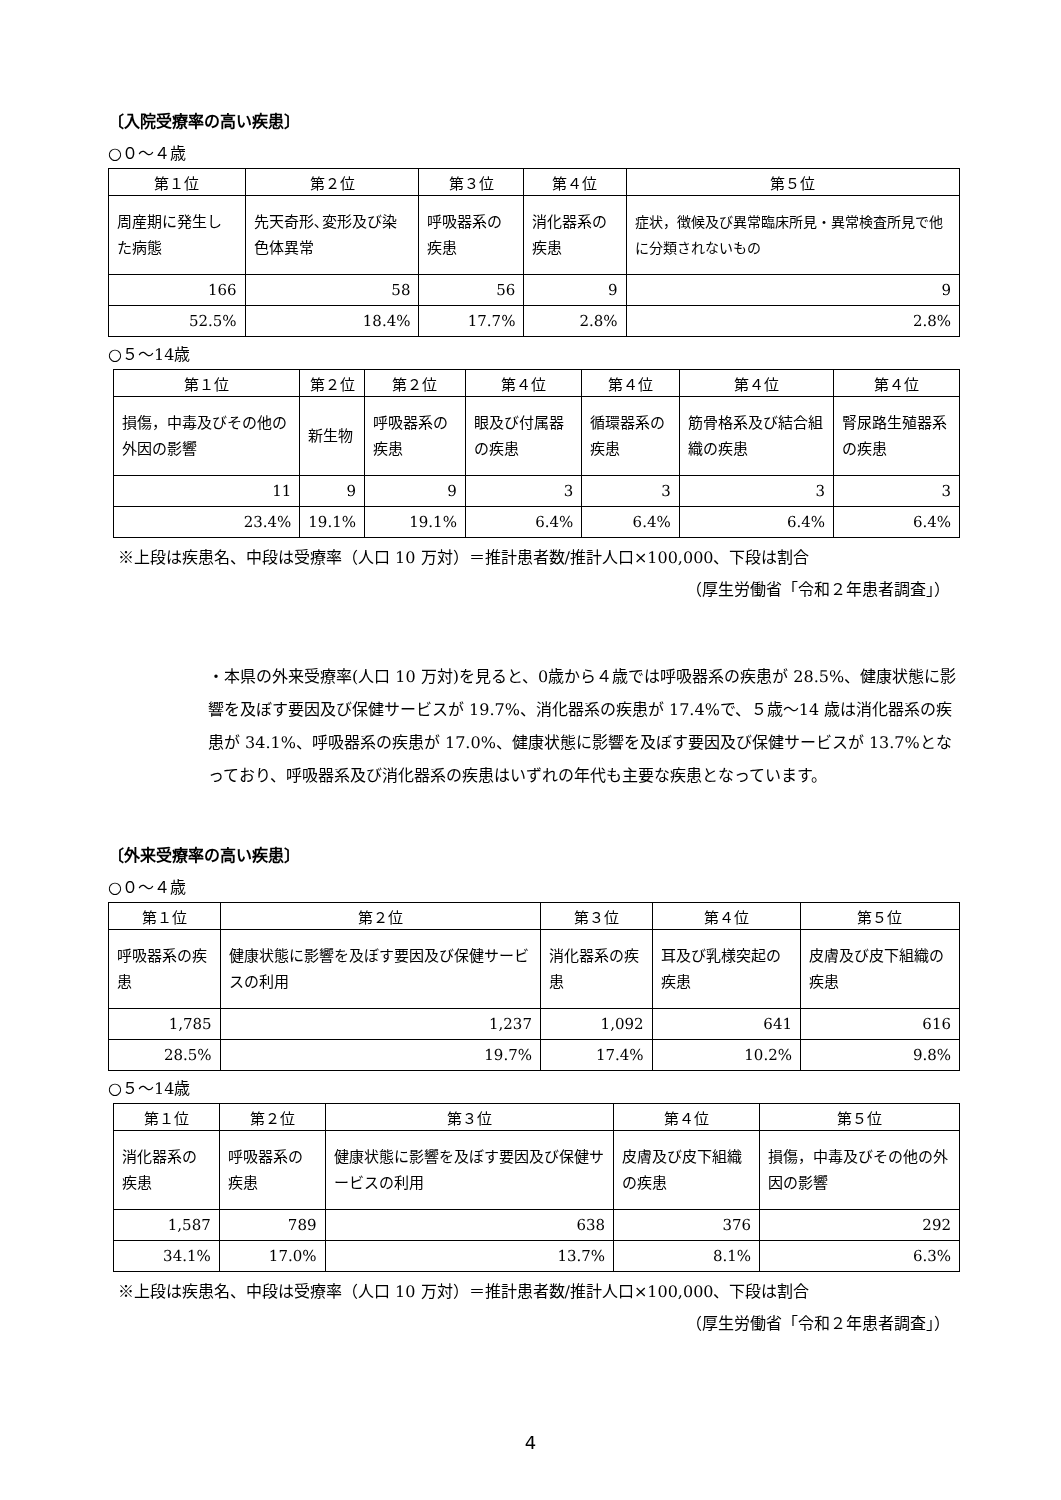〔入院受療率の高い疾患〕
○０～４歳
| 第１位 | 第２位 | 第３位 | 第４位 | 第５位 |
| --- | --- | --- | --- | --- |
| 周産期に発生した病態 | 先天奇形､変形及び染色体異常 | 呼吸器系の疾患 | 消化器系の疾患 | 症状，徴候及び異常臨床所見・異常検査所見で他に分類されないもの |
| 166 | 58 | 56 | 9 | 9 |
| 52.5% | 18.4% | 17.7% | 2.8% | 2.8% |
○５～14歳
| 第１位 | 第２位 | 第２位 | 第４位 | 第４位 | 第４位 | 第４位 |
| --- | --- | --- | --- | --- | --- | --- |
| 損傷，中毒及びその他の外因の影響 | 新生物 | 呼吸器系の疾患 | 眼及び付属器の疾患 | 循環器系の疾患 | 筋骨格系及び結合組織の疾患 | 腎尿路生殖器系の疾患 |
| 11 | 9 | 9 | 3 | 3 | 3 | 3 |
| 23.4% | 19.1% | 19.1% | 6.4% | 6.4% | 6.4% | 6.4% |
※上段は疾患名、中段は受療率（人口 10 万対）＝推計患者数/推計人口×100,000、下段は割合
（厚生労働省「令和２年患者調査」）
・本県の外来受療率(人口 10 万対)を見ると、0歳から４歳では呼吸器系の疾患が 28.5%、健康状態に影響を及ぼす要因及び保健サービスが 19.7%、消化器系の疾患が 17.4%で、５歳～14 歳は消化器系の疾患が 34.1%、呼吸器系の疾患が 17.0%、健康状態に影響を及ぼす要因及び保健サービスが 13.7%となっており、呼吸器系及び消化器系の疾患はいずれの年代も主要な疾患となっています。
〔外来受療率の高い疾患〕
○０～４歳
| 第１位 | 第２位 | 第３位 | 第４位 | 第５位 |
| --- | --- | --- | --- | --- |
| 呼吸器系の疾患 | 健康状態に影響を及ぼす要因及び保健サービスの利用 | 消化器系の疾患 | 耳及び乳様突起の疾患 | 皮膚及び皮下組織の疾患 |
| 1,785 | 1,237 | 1,092 | 641 | 616 |
| 28.5% | 19.7% | 17.4% | 10.2% | 9.8% |
○５～14歳
| 第１位 | 第２位 | 第３位 | 第４位 | 第５位 |
| --- | --- | --- | --- | --- |
| 消化器系の疾患 | 呼吸器系の疾患 | 健康状態に影響を及ぼす要因及び保健サービスの利用 | 皮膚及び皮下組織の疾患 | 損傷，中毒及びその他の外因の影響 |
| 1,587 | 789 | 638 | 376 | 292 |
| 34.1% | 17.0% | 13.7% | 8.1% | 6.3% |
※上段は疾患名、中段は受療率（人口 10 万対）＝推計患者数/推計人口×100,000、下段は割合
（厚生労働省「令和２年患者調査」）
4